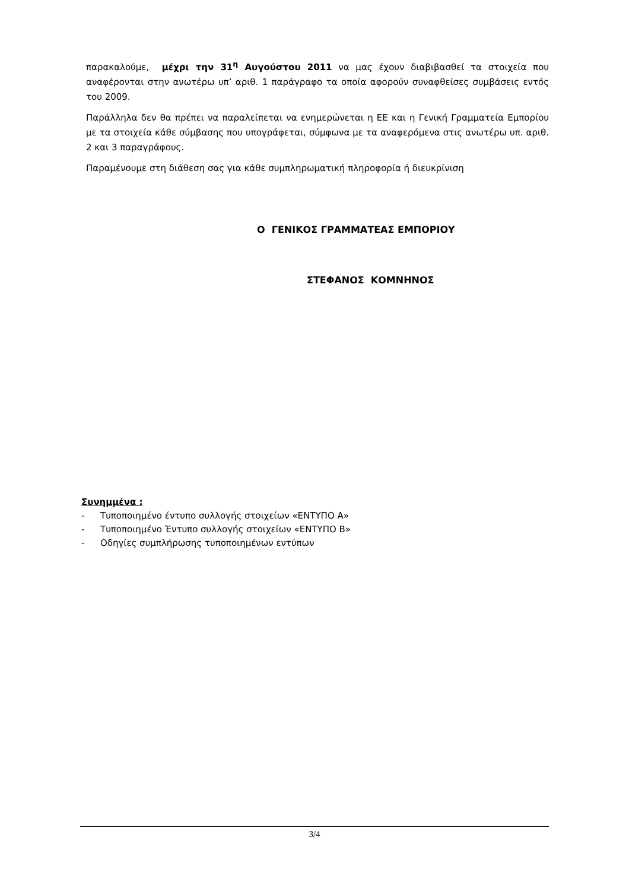παρακαλούμε, μέχρι την 31<sup>η</sup> Αυγούστου 2011 να μας έχουν διαβιβασθεί τα στοιχεία που αναφέρονται στην ανωτέρω υπ’ αριθ. 1 παράγραφο τα οποία αφορούν συναφθείσες συμβάσεις εντός του 2009.
Παράλληλα δεν θα πρέπει να παραλείπεται να ενημερώνεται η ΕΕ και η Γενική Γραμματεία Εμπορίου με τα στοιχεία κάθε σύμβασης που υπογράφεται, σύμφωνα με τα αναφερόμενα στις ανωτέρω υπ. αριθ. 2 και 3 παραγράφους.
Παραμένουμε στη διάθεση σας για κάθε συμπληρωματική πληροφορία ή διευκρίνιση
Ο ΓΕΝΙΚΟΣ ΓΡΑΜΜΑΤΕΑΣ ΕΜΠΟΡΙΟΥ
ΣΤΕΦΑΝΟΣ ΚΟΜΝΗΝΟΣ
Συνημμένα :
- Τυποποιημένο έντυπο συλλογής στοιχείων «ΕΝΤΥΠΟ Α»
- Τυποποιημένο Έντυπο συλλογής στοιχείων «ΕΝΤΥΠΟ Β»
- Οδηγίες συμπλήρωσης τυποποιημένων εντύπων
3/4